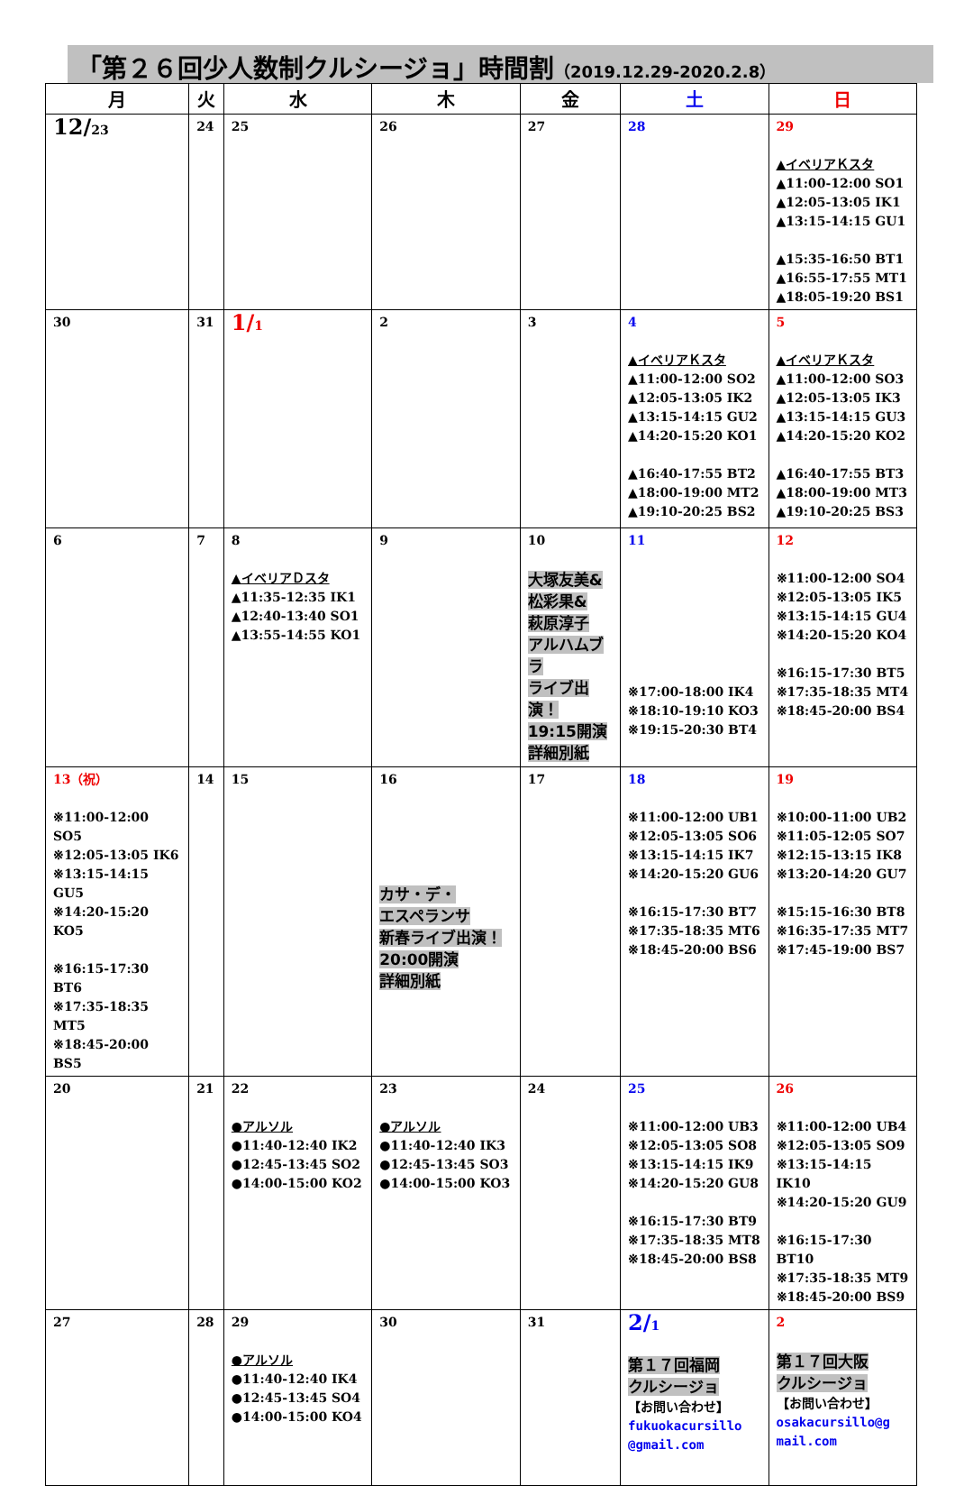「第２６回少人数制クルシージョ」時間割（2019.12.29-2020.2.8）
| 月 | 火 | 水 | 木 | 金 | 土 | 日 |
| --- | --- | --- | --- | --- | --- | --- |
| 12/ 23 | 24 | 25 | 26 | 27 | 28 | 29 ▲イベリアＫスタ ▲11:00-12:00 SO1 ▲12:05-13:05 IK1 ▲13:15-14:15 GU1 ▲15:35-16:50 BT1 ▲16:55-17:55 MT1 ▲18:05-19:20 BS1 |
| 30 | 31 | 1/ 1 | 2 | 3 | 4 ▲イベリアＫスタ ▲11:00-12:00 SO2 ▲12:05-13:05 IK2 ▲13:15-14:15 GU2 ▲14:20-15:20 KO1 ▲16:40-17:55 BT2 ▲18:00-19:00 MT2 ▲19:10-20:25 BS2 | 5 ▲イベリアＫスタ ▲11:00-12:00 SO3 ▲12:05-13:05 IK3 ▲13:15-14:15 GU3 ▲14:20-15:20 KO2 ▲16:40-17:55 BT3 ▲18:00-19:00 MT3 ▲19:10-20:25 BS3 |
| 6 | 7 | 8 ▲イベリアＤスタ ▲11:35-12:35 IK1 ▲12:40-13:40 SO1 ▲13:55-14:55 KO1 | 9 | 10 大塚友美& 松彩果& 萩原淳子 アルハムブラ ライブ出演！ 19:15開演 詳細別紙 | 11 ※17:00-18:00 IK4 ※18:10-19:10 KO3 ※19:15-20:30 BT4 | 12 ※11:00-12:00 SO4 ※12:05-13:05 IK5 ※13:15-14:15 GU4 ※14:20-15:20 KO4 ※16:15-17:30 BT5 ※17:35-18:35 MT4 ※18:45-20:00 BS4 |
| 13（祝） ※11:00-12:00 SO5 ※12:05-13:05 IK6 ※13:15-14:15 GU5 ※14:20-15:20 KO5 ※16:15-17:30 BT6 ※17:35-18:35 MT5 ※18:45-20:00 BS5 | 14 | 15 | 16 カサ・デ・ エスペランサ 新春ライブ出演！ 20:00開演 詳細別紙 | 17 | 18 ※11:00-12:00 UB1 ※12:05-13:05 SO6 ※13:15-14:15 IK7 ※14:20-15:20 GU6 ※16:15-17:30 BT7 ※17:35-18:35 MT6 ※18:45-20:00 BS6 | 19 ※10:00-11:00 UB2 ※11:05-12:05 SO7 ※12:15-13:15 IK8 ※13:20-14:20 GU7 ※15:15-16:30 BT8 ※16:35-17:35 MT7 ※17:45-19:00 BS7 |
| 20 | 21 | 22 ●アルソル ●11:40-12:40 IK2 ●12:45-13:45 SO2 ●14:00-15:00 KO2 | 23 ●アルソル ●11:40-12:40 IK3 ●12:45-13:45 SO3 ●14:00-15:00 KO3 | 24 | 25 ※11:00-12:00 UB3 ※12:05-13:05 SO8 ※13:15-14:15 IK9 ※14:20-15:20 GU8 ※16:15-17:30 BT9 ※17:35-18:35 MT8 ※18:45-20:00 BS8 | 26 ※11:00-12:00 UB4 ※12:05-13:05 SO9 ※13:15-14:15 IK10 ※14:20-15:20 GU9 ※16:15-17:30 BT10 ※17:35-18:35 MT9 ※18:45-20:00 BS9 |
| 27 | 28 | 29 ●アルソル ●11:40-12:40 IK4 ●12:45-13:45 SO4 ●14:00-15:00 KO4 | 30 | 31 | 2/ 1 第１７回福岡 クルシージョ 【お問い合わせ】 fukuokacursillo @gmail.com | 2 第１７回大阪 クルシージョ 【お問い合わせ】 osakacursillo@g mail.com |